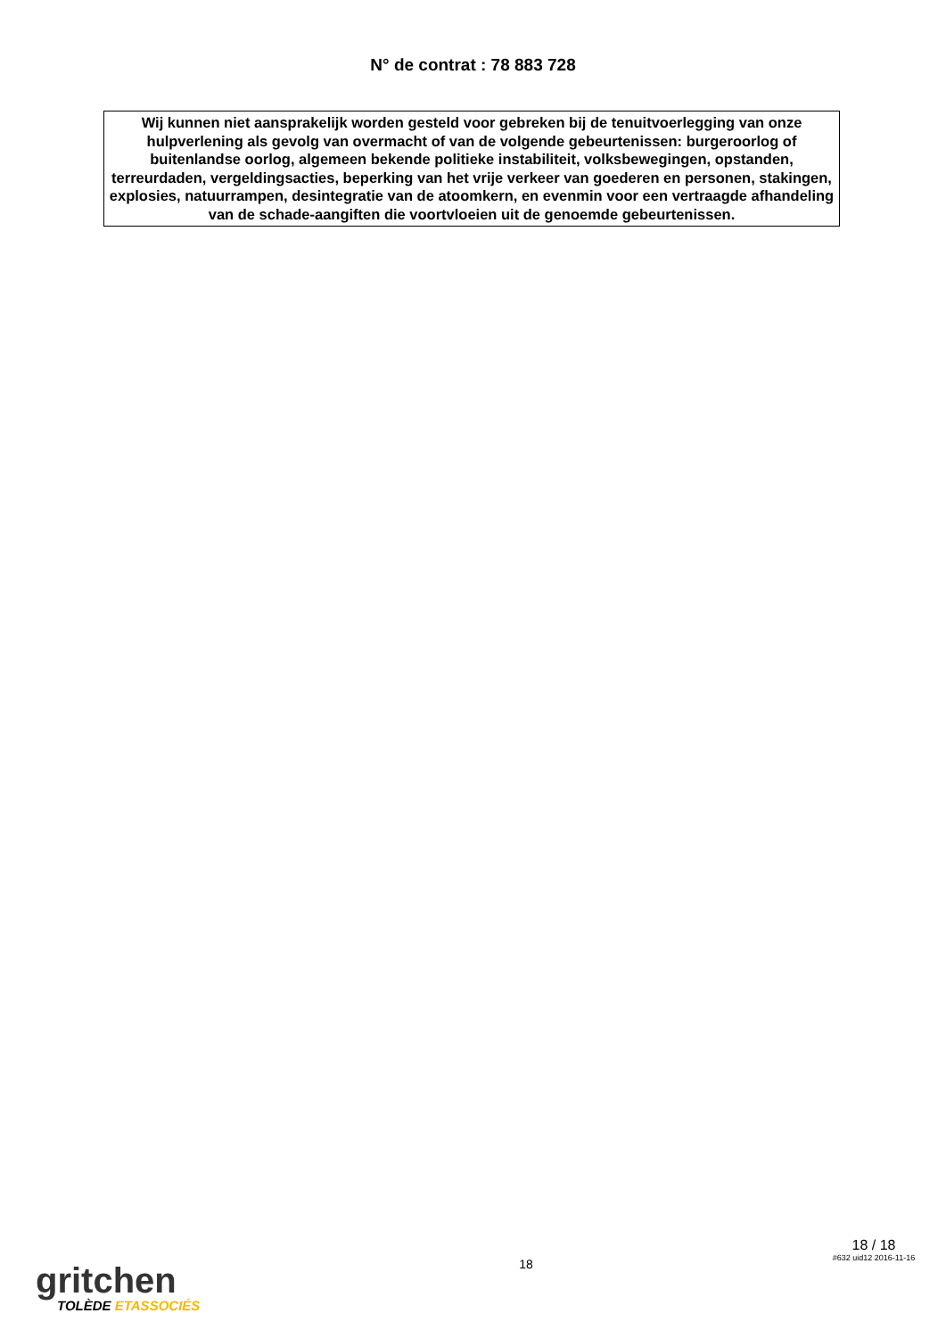N° de contrat : 78 883 728
Wij kunnen niet aansprakelijk worden gesteld voor gebreken bij de tenuitvoerlegging van onze hulpverlening als gevolg van overmacht of van de volgende gebeurtenissen: burgeroorlog of buitenlandse oorlog, algemeen bekende politieke instabiliteit, volksbewegingen, opstanden, terreurdaden, vergeldingsacties, beperking van het vrije verkeer van goederen en personen, stakingen, explosies, natuurrampen, desintegratie van de atoomkern, en evenmin voor een vertraagde afhandeling van de schade-aangiften die voortvloeien uit de genoemde gebeurtenissen.
gritchen
TOLÈDE ETASSOCIÉS
18
18 / 18
#632 uid12 2016-11-16